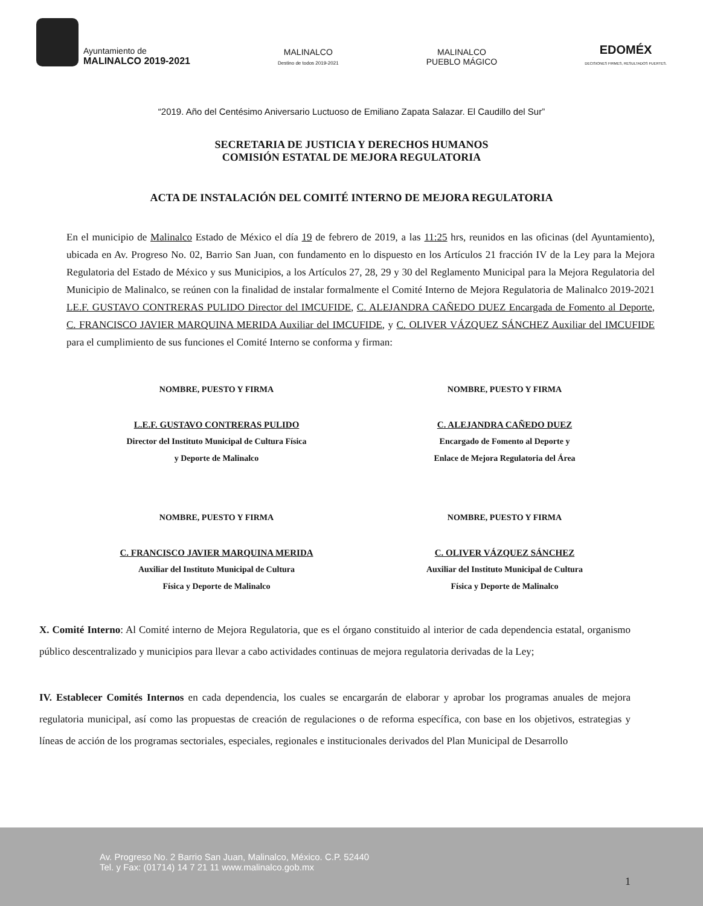Ayuntamiento de
MALINALCO 2019-2021
MALINALCO
Destino de todos 2019-2021
MALINALCO
PUEBLO MÁGICO
EDOMÉX
DECISIONES FIRMES, RESULTADOS FUERTES.
“2019. Año del Centésimo Aniversario Luctuoso de Emiliano Zapata Salazar. El Caudillo del Sur”
SECRETARIA DE JUSTICIA Y DERECHOS HUMANOS
COMISIÓN ESTATAL DE MEJORA REGULATORIA
ACTA DE INSTALACIÓN DEL COMITÉ INTERNO DE MEJORA REGULATORIA
En el municipio de Malinalco Estado de México el día 19 de febrero de 2019, a las 11:25 hrs, reunidos en las oficinas (del Ayuntamiento), ubicada en Av. Progreso No. 02, Barrio San Juan, con fundamento en lo dispuesto en los Artículos 21 fracción IV de la Ley para la Mejora Regulatoria del Estado de México y sus Municipios, a los Artículos 27, 28, 29 y 30 del Reglamento Municipal para la Mejora Regulatoria del Municipio de Malinalco, se reúnen con la finalidad de instalar formalmente el Comité Interno de Mejora Regulatoria de Malinalco 2019-2021 LE.F. GUSTAVO CONTRERAS PULIDO Director del IMCUFIDE, C. ALEJANDRA CAÑEDO DUEZ Encargada de Fomento al Deporte, C. FRANCISCO JAVIER MARQUINA MERIDA Auxiliar del IMCUFIDE, y C. OLIVER VÁZQUEZ SÁNCHEZ Auxiliar del IMCUFIDE para el cumplimiento de sus funciones el Comité Interno se conforma y firman:
NOMBRE, PUESTO Y FIRMA
L.E.F. GUSTAVO CONTRERAS PULIDO
Director del Instituto Municipal de Cultura Física
y Deporte de Malinalco
NOMBRE, PUESTO Y FIRMA
C. ALEJANDRA CAÑEDO DUEZ
Encargado de Fomento al Deporte y
Enlace de Mejora Regulatoria del Área
NOMBRE, PUESTO Y FIRMA
C. FRANCISCO JAVIER MARQUINA MERIDA
Auxiliar del Instituto Municipal de Cultura
Física y Deporte de Malinalco
NOMBRE, PUESTO Y FIRMA
C. OLIVER VÁZQUEZ SÁNCHEZ
Auxiliar del Instituto Municipal de Cultura
Física y Deporte de Malinalco
X. Comité Interno: Al Comité interno de Mejora Regulatoria, que es el órgano constituido al interior de cada dependencia estatal, organismo público descentralizado y municipios para llevar a cabo actividades continuas de mejora regulatoria derivadas de la Ley;
IV. Establecer Comités Internos en cada dependencia, los cuales se encargarán de elaborar y aprobar los programas anuales de mejora regulatoria municipal, así como las propuestas de creación de regulaciones o de reforma específica, con base en los objetivos, estrategias y líneas de acción de los programas sectoriales, especiales, regionales e institucionales derivados del Plan Municipal de Desarrollo
Av. Progreso No. 2 Barrio San Juan, Malinalco, México. C.P. 52440
Tel. y Fax: (01714) 14 7 21 11 www.malinalco.gob.mx
1